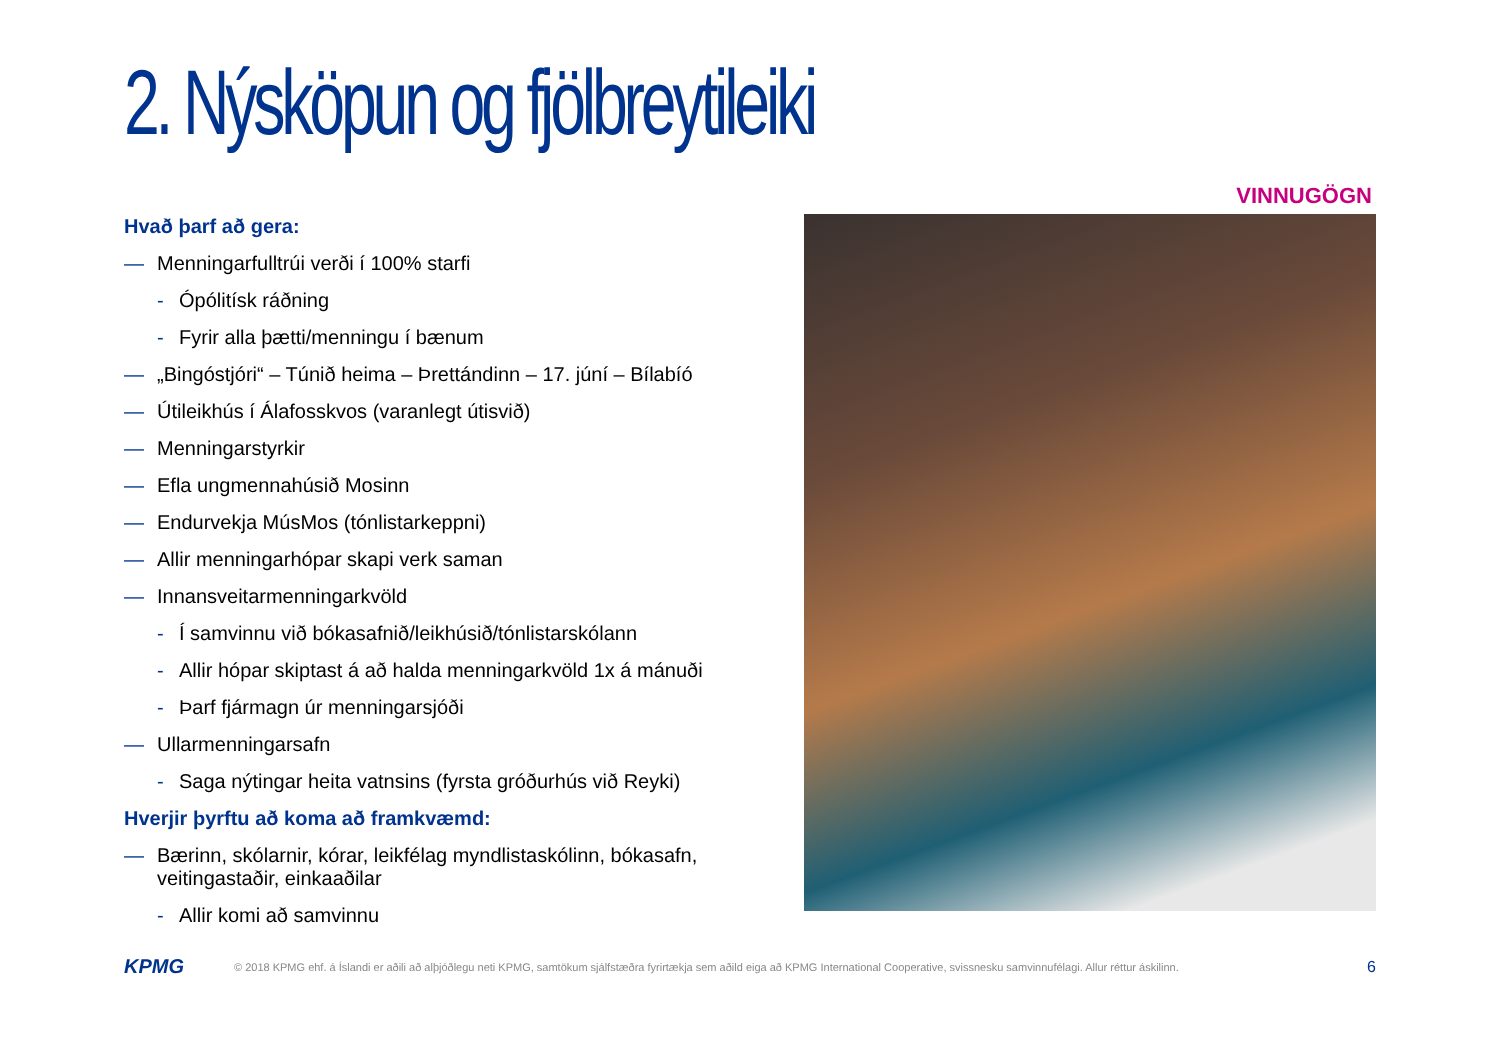2. Nýsköpun og fjölbreytileiki
VINNUGÖGN
Hvað þarf að gera:
— Menningarfulltrúi verði í 100% starfi
- Ópólitísk ráðning
- Fyrir alla þætti/menningu í bænum
— „Bingóstjóri“ – Túnið heima – Þrettándinn – 17. júní – Bílabíó
— Útileikhús í Álafosskvos (varanlegt útisvið)
— Menningarstyrkir
— Efla ungmennahúsið Mosinn
— Endurvekja MúsMos (tónlistarkeppni)
— Allir menningarhópar skapi verk saman
— Innansveitarmenningarkvöld
- Í samvinnu við bókasafnið/leikhúsið/tónlistarskólann
- Allir hópar skiptast á að halda menningarkvöld 1x á mánuði
- Þarf fjármagn úr menningarsjóði
— Ullarmenningarsafn
- Saga nýtingar heita vatnsins (fyrsta gróðurhús við Reyki)
Hverjir þyrftu að koma að framkvæmd:
— Bærinn, skólarnir, kórar, leikfélag myndlistaskólinn, bókasafn, veitingastaðir, einkaaðilar
- Allir komi að samvinnu
KPMG © 2018 KPMG ehf. á Íslandi er aðili að alþjóðlegu neti KPMG, samtökum sjálfstæðra fyrirtækja sem aðild eiga að KPMG International Cooperative, svissnesku samvinnufélagi. Allur réttur áskilinn. 6